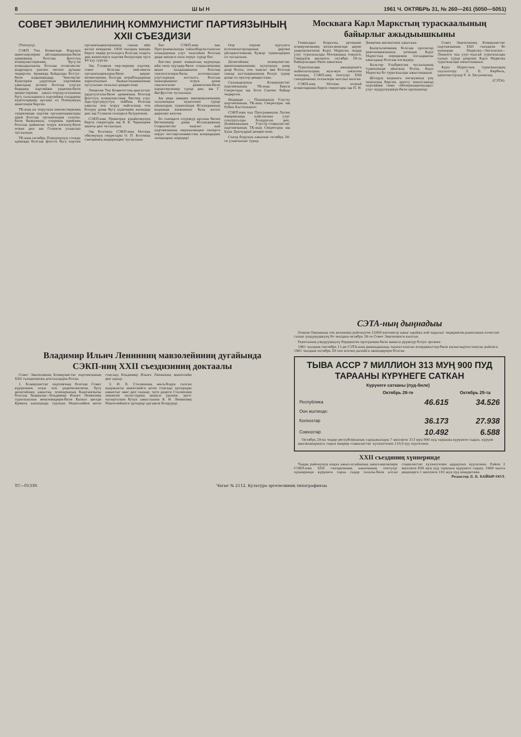8 Ш Ы Н 1961 Ч. ОКТЯБРЬ 31, № 260—261 (5050—5051)
СОВЕТ ЭВИЛЕЛИНИҢ КОММУНИСТИГ ПАРТИЯЗЫНЫҢ XXII СЪЕЗДИЗИ
(Төнчүзү).
СЭКП Төп Комитеди бодунуң шиитпирлерин айтышкыннары-биле армияның болгаш флоттуң коммунистериниң, бүгү-ле командылакчы болгаш политиктиг кадрларга үнелел четпес дузаны чедирген. Армияда байдалды боттуг-биле кадыкшыдар, Чепсектиг Күштерни удурткаш партийжи ажылдың ролюн болгаш үлүгүн бедидер, партийжи үндезин-биле шериглерниң ажыл-чорудулгазының бүгү талаларынга партийжи салдарны күштелдирер арганы ол Пленумнуң шиитпири берген.
ТК-ның ап чоруткан хемчеглериниң түңнелинде партия организациялары идей болгаш организация талазы-биле быжыккан, оларның идейниң болгаш дайынчы чорук кескүзү-биле өскен деп эш Голиков улаштып чугаалаан.
ТК-ның октябрь Пленумунуң соонда армияда болгаш флотта бүгү партия организацияларының санын ийи катап көвүдээн. 1958 чылдың январь бирге чедир роталарга болгаш оларга дең кезектерге партия бөлүктери чүге 40 хуу турган.
Эш Голиков чер-черниң партия, совет болгаш хөй-ниити организациялары-биле шериг кезектерниң болгаш корабльдарның харылзаазын быжыглаашкынның чугулазын онзалап демдеглээн.
Ленинчи Төп Комитеттиң шыгаттыг удуртулгазы-биле армияның болгаш флоттуң коммунистери бистиң улуг Ада-чуртувуустуң тайбың болгаш ажылы чок чоруу чайгылыш чок болуру дээш бүгү күштерин кызыдар деп эш Голиков съездиге бүзүреткен.
СЭКП-ниң Приморье крайкомунуң бирги секретары эш В. Е. Чернышев мынча деп чугаалаан.
Эш Колчина СЭКП-ниң Москва обкомунуң секретары О. П. Колчина съездиниң индиринден чугаалаан.
Бис СЭКП-ниң чаа Программазында тайылбырлаттынган пландарның улуг чаагайын болгаш диди миниге онза өөрүп турар бис.
Бистиң үевис хамыктың мурнунда ийи онза чүүлдер-биле: социализмниң шаап халдаашкыны болгаш тиилелгелери-биле, колониалдыг улустарның хосталга болгаш хамаарышпас чорук дээш тиилелгелиг демиселин-биле характерленир турар деп, эш Г. Вигфуссон чугаалаан.
Ам үеде америк империализмниң талазындан күштелип турар айыылдың түңнелинде Исландияның кырында кыжанныг база катап дирелип келген.
Бо съездиге олуржур арганы биске бегенииңер дээш Исландияның Социалистиг чаңгыс аай партиязының өмүнээзинден силерге өөрүп четтиргенимистиң илередирин чөпшээреп көрүңер!
Оор төрээн чуртунга колонизаторларның дерзии үйгедилгезиниң бужар түңнелдерин ол чугаалаан.
Делегейниң коммунистиг шимчээшкининиң күчүзүнүң үнер дээр болза, оон чаңгыс эви болгаш сынар каттышкынның болуп турар дээш ол оратор демдеглээн.
Сальвадорнуң Коммунистиг партиязының ТК-ның Бирги Секретары эш Хосе Санчес байыр чедирген.
Индирде — Панаманың Улусчу партиязының ТК-ның Секретары эш Рубен Кастельянос.
СЭКП-ниң чаа Программазы Латин Американда кайгамчык улуг сонуургалды болдурган деп, Доминиканың Улусчу-социалистиг партиязының ТК-ның Секретары эш Хуан Дукоудрай демдеглээн.
Съезд бодунуң ажылын октябрь 30-те уламчылап турар.
Владимир Ильич Ленинниң мавзолейиниң дугайында
СЭКП-ниң XXII съездизиниң доктаалы
Совет Эвилелиниң Коммунистиг партиязының XXII съездизиниң доктаалдары болза:
1. Коммунистиг партиячыц болгаш Совет күрүнениң өлүм чок үндезилекчизи, бүгү делегейниң ажылчы чоннарының баштынчызы болгаш башкызы—Владимир Ильич Ленинниң тураскаалын мөңгежидери-биле Кызыл шөлде Кремль ханазында турскан Мавзолейни моон соңгаар Владимир Ильич Ленинниң мавзолейи деп адаар.
2. И. В. Сталинның мага-бодун салган хааржакты мавзолейге моон соңгаар артырары ажыктыг эвес деп санаар, чүге дээрге Сталинниң ленинчи чагыгларны шыңгы үрээни, эрге-чагыргазын бузуп ажыглааны В. И. Ленинниң Мавзолейинге артырар аргажок болдурар.
Москвага Карл Маркстың тураскаалының байырлыг ажыдыышкыны
Гениалдыг бодалчы, эртемниг коммунизмниң кезээ-мөңгеде дириг үндезилекчизи Карл Маркска өндүр улуг тураскаалды Москваның төвүнге, Свердлов шөлүнге, октябрь 29-та байырлалдыг-биле ажыткан.
Тураскаалды ажыдарынга найысылалдың мун-мун ажылчы чоннары, СЭКП-ниң төөгүлүг XXII съездизиниң төлээлери чыглып келген.
СЭКП-ниң Москва хоорай комитединиң бирги секретары эш П. Н. Демичев митингини ажыткан.
Капитализмниң болгаш пролетар революциязының үезинде Карл Маркстың өөредиини чогаадыкчы ажылдаар болгаш хөгжүдер.
Вальтер Ульбрихтиң чугаазының түңнелинде айыткан болза, Карл Маркска бо тураскаалды ажытпышаан.
Шолдуң кырынга хөгжүмнүң үнү чаңгылаң берген, шупту чыылганнар партийжи гимн «Интернационалды» улуг күдүрлүүшкүн-биле ырлааннар.
Совет Эвилелиниң Коммунистиг партиязының XXII съездизи бо хүннерде Маркска—Энгельске—Ленинге чаа улуг-чаагай тураскаалды салып турар дээрзин Карл Маркска тураскаалды ажытпышаан.
Карл Маркстың тураскаалдың скульптору Л. Б. Кербель, архитекторлар Р. А. Бегунецтиң.
(СЭТА).
СЭТА-ның дыңнадыы
Оожум Океанның төп кезээниң районунче 12000 километр ажыг ырakка хөй чадалыг чедирикчи-ракетаның өлчеглиг салып үндүрүүшкүнү бо чылдың октябрь 28-те Совет Эвилелинге кылган.
Ракетаның ужудуушкуну бердинген программа-биле шыңгы дүүштүр болуп эртжен.
1961 чылдың сентябрь 11-де СЭТА-ның дыңнадыында чарлаттынган координаттар-биле кызыгаарлаттынган районга 1961 чылдың октябрь 29-тан эгелеп далайга эжиндирери болган.
ТЫВА АССР 7 МИЛЛИОН 313 МУҢ 900 ПУД ТАРААНЫ КҮРҮНЕГЕ САТКАН
| | Күрүнеге сатканы (пуд-биле) | |
| --- | --- | --- |
| | Октябрь 28-те | Октябрь 29-та |
| Республика | 46.615 | 34.526 |
| Оон иштинде: | | |
| Колхозтар | 36.173 | 27.938 |
| Совхозтар | 10.492 | 6.588 |
Октябрь 29-ка чедир республиканың тараажылары 7 миллион 313 муң 900 пуд тарааны күрүнеге садып, күрүне шыгжамырынга таран киирер социалистиг хүлээлгезин 110,0 хуу күүсеткен.
XXII съездиниң хүннеринде
Таңды районунуң көдээ ажыл-агыйының ажыл-ишчилери СЭКП-ниң XXII съездизиниң ажылының төөгүлүг хүннеринде күрүнеге тараа садар талазы-биле алган социалистиг хүлээлгезин аддарлып күүсеткен. Район 2 миллион 859 муң пуд тарааны күрүнеге садып, 1960 чылга дециээрге 1 миллион 181 муң пуд көвүдеткен.
Редактор Д. Б. БАЙЫР-ООЛ.
ТС—01339. Чагыг № 2112. Культура эргелелиниң типографиязы.